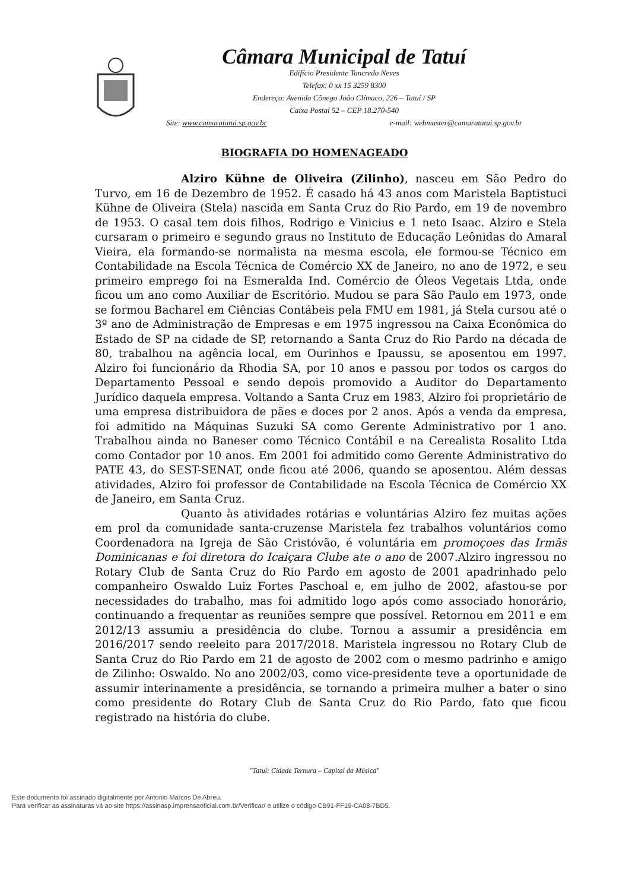Câmara Municipal de Tatuí
Edifício Presidente Tancredo Neves
Telefax: 0 xx 15 3259 8300
Endereço: Avenida Cônego João Clímaco, 226 – Tatuí / SP
Caixa Postal 52 – CEP 18.270-540
Site: www.camaratatui.sp.gov.br e-mail: webmaster@camaratatui.sp.gov.br
BIOGRAFIA DO HOMENAGEADO
Alziro Kühne de Oliveira (Zilinho), nasceu em São Pedro do Turvo, em 16 de Dezembro de 1952. É casado há 43 anos com Maristela Baptistuci Kühne de Oliveira (Stela) nascida em Santa Cruz do Rio Pardo, em 19 de novembro de 1953. O casal tem dois filhos, Rodrigo e Vinicius e 1 neto Isaac. Alziro e Stela cursaram o primeiro e segundo graus no Instituto de Educação Leônidas do Amaral Vieira, ela formando-se normalista na mesma escola, ele formou-se Técnico em Contabilidade na Escola Técnica de Comércio XX de Janeiro, no ano de 1972, e seu primeiro emprego foi na Esmeralda Ind. Comércio de Óleos Vegetais Ltda, onde ficou um ano como Auxiliar de Escritório. Mudou se para São Paulo em 1973, onde se formou Bacharel em Ciências Contábeis pela FMU em 1981, já Stela cursou até o 3º ano de Administração de Empresas e em 1975 ingressou na Caixa Econômica do Estado de SP na cidade de SP, retornando a Santa Cruz do Rio Pardo na década de 80, trabalhou na agência local, em Ourinhos e Ipaussu, se aposentou em 1997. Alziro foi funcionário da Rhodia SA, por 10 anos e passou por todos os cargos do Departamento Pessoal e sendo depois promovido a Auditor do Departamento Jurídico daquela empresa. Voltando a Santa Cruz em 1983, Alziro foi proprietário de uma empresa distribuidora de pães e doces por 2 anos. Após a venda da empresa, foi admitido na Máquinas Suzuki SA como Gerente Administrativo por 1 ano. Trabalhou ainda no Baneser como Técnico Contábil e na Cerealista Rosalito Ltda como Contador por 10 anos. Em 2001 foi admitido como Gerente Administrativo do PATE 43, do SEST-SENAT, onde ficou até 2006, quando se aposentou. Além dessas atividades, Alziro foi professor de Contabilidade na Escola Técnica de Comércio XX de Janeiro, em Santa Cruz.
Quanto às atividades rotárias e voluntárias Alziro fez muitas ações em prol da comunidade santa-cruzense Maristela fez trabalhos voluntários como Coordenadora na Igreja de São Cristóvão, é voluntária em promoçoes das Irmãs Dominicanas e foi diretora do Icaiçara Clube ate o ano de 2007.Alziro ingressou no Rotary Club de Santa Cruz do Rio Pardo em agosto de 2001 apadrinhado pelo companheiro Oswaldo Luiz Fortes Paschoal e, em julho de 2002, afastou-se por necessidades do trabalho, mas foi admitido logo após como associado honorário, continuando a frequentar as reuniões sempre que possível. Retornou em 2011 e em 2012/13 assumiu a presidência do clube. Tornou a assumir a presidência em 2016/2017 sendo reeleito para 2017/2018. Maristela ingressou no Rotary Club de Santa Cruz do Rio Pardo em 21 de agosto de 2002 com o mesmo padrinho e amigo de Zilinho: Oswaldo. No ano 2002/03, como vice-presidente teve a oportunidade de assumir interinamente a presidência, se tornando a primeira mulher a bater o sino como presidente do Rotary Club de Santa Cruz do Rio Pardo, fato que ficou registrado na história do clube.
"Tatuí: Cidade Ternura – Capital da Música"
Este documento foi assinado digitalmente por Antonio Marcos De Abreu.
Para verificar as assinaturas vá ao site https://assinasp.imprensaoficial.com.br/Verificar/ e utilize o código CB91-FF19-CA08-7BD5.